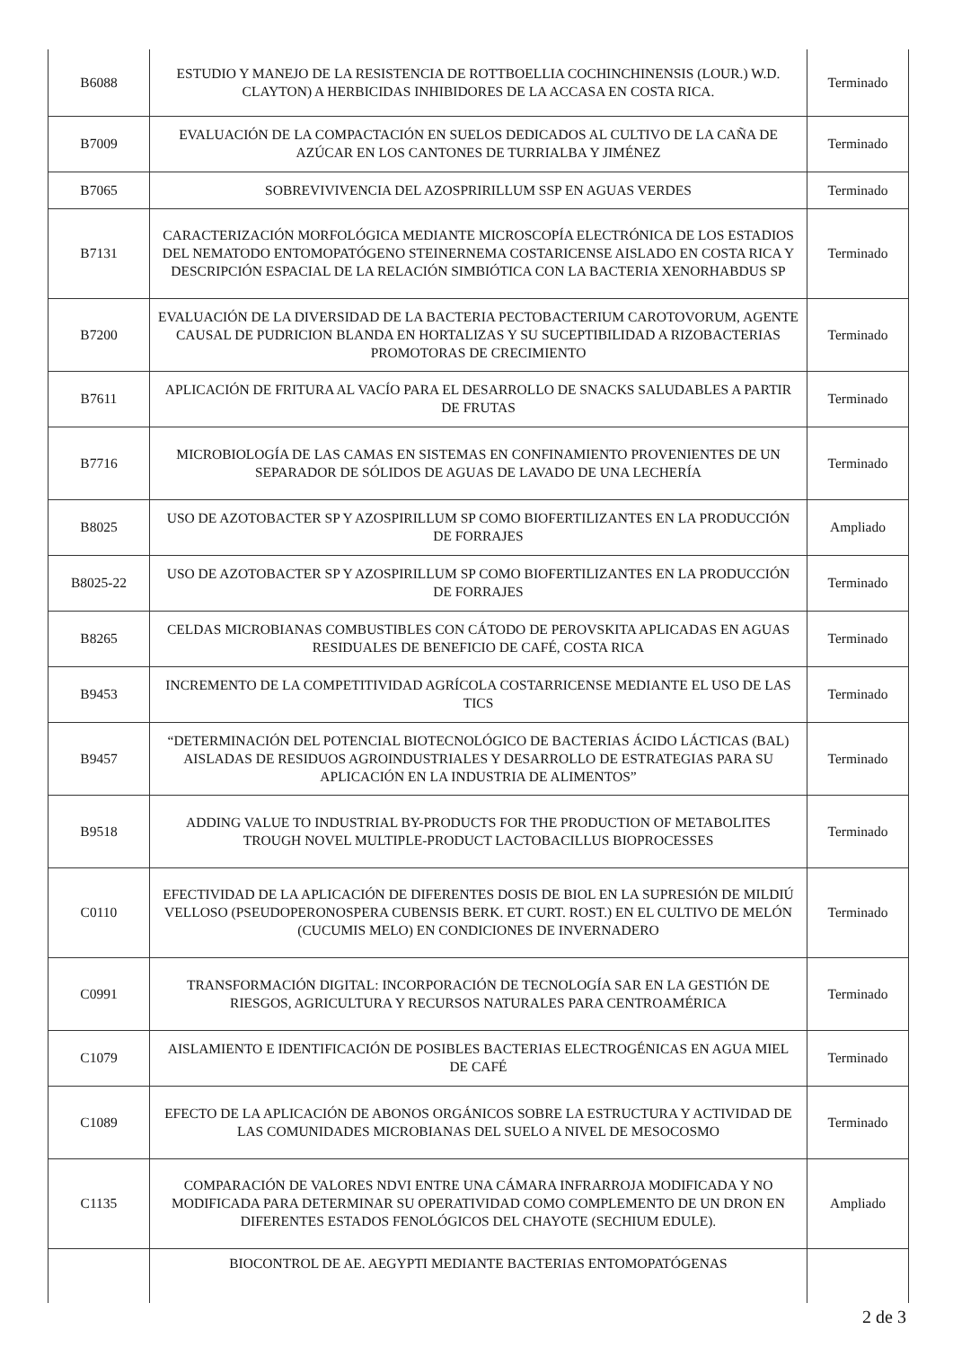| B6088 | ESTUDIO Y MANEJO DE LA RESISTENCIA DE ROTTBOELLIA COCHINCHINENSIS (LOUR.) W.D. CLAYTON) A HERBICIDAS INHIBIDORES DE LA ACCASA EN COSTA RICA. | Terminado |
| B7009 | EVALUACIÓN DE LA COMPACTACIÓN EN SUELOS DEDICADOS AL CULTIVO DE LA CAÑA DE AZÚCAR EN LOS CANTONES DE TURRIALBA Y JIMÉNEZ | Terminado |
| B7065 | SOBREVIVIVENCIA DEL AZOSPRIRILLUM SSP EN AGUAS VERDES | Terminado |
| B7131 | CARACTERIZACIÓN MORFOLÓGICA MEDIANTE MICROSCOPÍA ELECTRÓNICA DE LOS ESTADIOS DEL NEMATODO ENTOMOPATÓGENO STEINERNEMA COSTARICENSE AISLADO EN COSTA RICA Y DESCRIPCIÓN ESPACIAL DE LA RELACIÓN SIMBIÓTICA CON LA BACTERIA XENORHABDUS SP | Terminado |
| B7200 | EVALUACIÓN DE LA DIVERSIDAD DE LA BACTERIA PECTOBACTERIUM CAROTOVORUM, AGENTE CAUSAL DE PUDRICION BLANDA EN HORTALIZAS Y SU SUCEPTIBILIDAD A RIZOBACTERIAS PROMOTORAS DE CRECIMIENTO | Terminado |
| B7611 | APLICACIÓN DE FRITURA AL VACÍO PARA EL DESARROLLO DE SNACKS SALUDABLES A PARTIR DE FRUTAS | Terminado |
| B7716 | MICROBIOLOGÍA DE LAS CAMAS EN SISTEMAS EN CONFINAMIENTO PROVENIENTES DE UN SEPARADOR DE SÓLIDOS DE AGUAS DE LAVADO DE UNA LECHERÍA | Terminado |
| B8025 | USO DE AZOTOBACTER SP Y AZOSPIRILLUM SP COMO BIOFERTILIZANTES EN LA PRODUCCIÓN DE FORRAJES | Ampliado |
| B8025-22 | USO DE AZOTOBACTER SP Y AZOSPIRILLUM SP COMO BIOFERTILIZANTES EN LA PRODUCCIÓN DE FORRAJES | Terminado |
| B8265 | CELDAS MICROBIANAS COMBUSTIBLES CON CÁTODO DE PEROVSKITA APLICADAS EN AGUAS RESIDUALES DE BENEFICIO DE CAFÉ, COSTA RICA | Terminado |
| B9453 | INCREMENTO DE LA COMPETITIVIDAD AGRÍCOLA COSTARRICENSE MEDIANTE EL USO DE LAS TICS | Terminado |
| B9457 | “DETERMINACIÓN DEL POTENCIAL BIOTECNOLÓGICO DE BACTERIAS ÁCIDO LÁCTICAS (BAL) AISLADAS DE RESIDUOS AGROINDUSTRIALES Y DESARROLLO DE ESTRATEGIAS PARA SU APLICACIÓN EN LA INDUSTRIA DE ALIMENTOS” | Terminado |
| B9518 | ADDING VALUE TO INDUSTRIAL BY-PRODUCTS FOR THE PRODUCTION OF METABOLITES TROUGH NOVEL MULTIPLE-PRODUCT LACTOBACILLUS BIOPROCESSES | Terminado |
| C0110 | EFECTIVIDAD DE LA APLICACIÓN DE DIFERENTES DOSIS DE BIOL EN LA SUPRESIÓN DE MILDIÚ VELLOSO (PSEUDOPERONOSPERA CUBENSIS BERK. ET CURT. ROST.) EN EL CULTIVO DE MELÓN (CUCUMIS MELO) EN CONDICIONES DE INVERNADERO | Terminado |
| C0991 | TRANSFORMACIÓN DIGITAL: INCORPORACIÓN DE TECNOLOGÍA SAR EN LA GESTIÓN DE RIESGOS, AGRICULTURA Y RECURSOS NATURALES PARA CENTROAMÉRICA | Terminado |
| C1079 | AISLAMIENTO E IDENTIFICACIÓN DE POSIBLES BACTERIAS ELECTROGÉNICAS EN AGUA MIEL DE CAFÉ | Terminado |
| C1089 | EFECTO DE LA APLICACIÓN DE ABONOS ORGÁNICOS SOBRE LA ESTRUCTURA Y ACTIVIDAD DE LAS COMUNIDADES MICROBIANAS DEL SUELO A NIVEL DE MESOCOSMO | Terminado |
| C1135 | COMPARACIÓN DE VALORES NDVI ENTRE UNA CÁMARA INFRARROJA MODIFICADA Y NO MODIFICADA PARA DETERMINAR SU OPERATIVIDAD COMO COMPLEMENTO DE UN DRON EN DIFERENTES ESTADOS FENOLÓGICOS DEL CHAYOTE (SECHIUM EDULE). | Ampliado |
| | BIOCONTROL DE AE. AEGYPTI MEDIANTE BACTERIAS ENTOMOPATÓGENAS | |
2 de 3